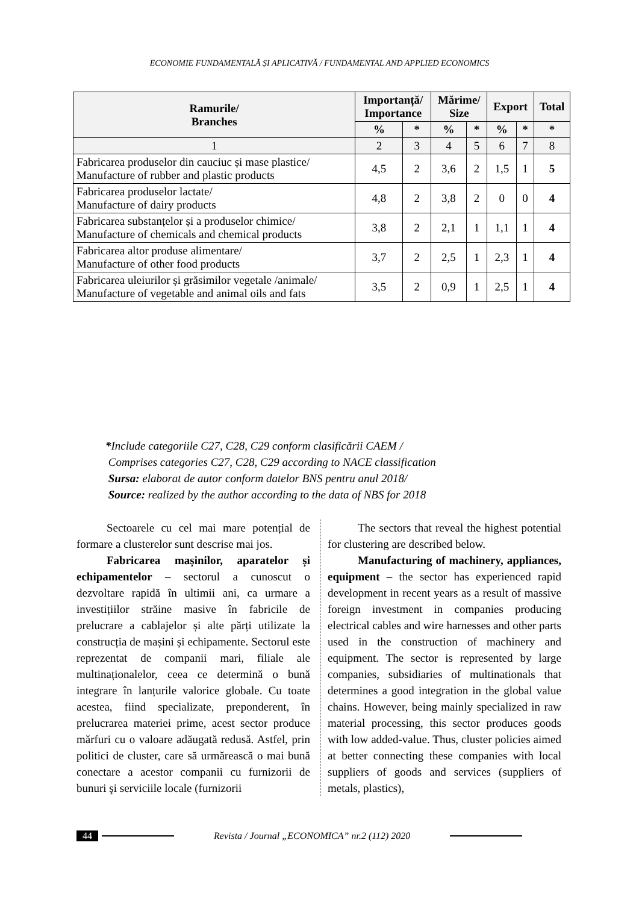ECONOMIE FUNDAMENTALĂ ȘI APLICATIVĂ / FUNDAMENTAL AND APPLIED ECONOMICS
| Ramurile/ Branches | Importanță/ Importance | | Mărime/ Size | | Export | | Total |
| --- | --- | --- | --- | --- | --- | --- | --- |
| | % | * | % | * | % | * | * |
| 1 | 2 | 3 | 4 | 5 | 6 | 7 | 8 |
| Fabricarea produselor din cauciuc și mase plastice/ Manufacture of rubber and plastic products | 4,5 | 2 | 3,6 | 2 | 1,5 | 1 | 5 |
| Fabricarea produselor lactate/ Manufacture of dairy products | 4,8 | 2 | 3,8 | 2 | 0 | 0 | 4 |
| Fabricarea substanțelor și a produselor chimice/ Manufacture of chemicals and chemical products | 3,8 | 2 | 2,1 | 1 | 1,1 | 1 | 4 |
| Fabricarea altor produse alimentare/ Manufacture of other food products | 3,7 | 2 | 2,5 | 1 | 2,3 | 1 | 4 |
| Fabricarea uleiurilor și grăsimilor vegetale /animale/ Manufacture of vegetable and animal oils and fats | 3,5 | 2 | 0,9 | 1 | 2,5 | 1 | 4 |
*Include categoriile C27, C28, C29 conform clasificării CAEM /
Comprises categories C27, C28, C29 according to NACE classification
Sursa: elaborat de autor conform datelor BNS pentru anul 2018/
Source: realized by the author according to the data of NBS for 2018
Sectoarele cu cel mai mare potențial de formare a clusterelor sunt descrise mai jos.
Fabricarea mașinilor, aparatelor și echipamentelor – sectorul a cunoscut o dezvoltare rapidă în ultimii ani, ca urmare a investițiilor străine masive în fabricile de prelucrare a cablajelor și alte părți utilizate la construcția de mașini și echipamente. Sectorul este reprezentat de companii mari, filiale ale multinaționalelor, ceea ce determină o bună integrare în lanțurile valorice globale. Cu toate acestea, fiind specializate, preponderent, în prelucrarea materiei prime, acest sector produce mărfuri cu o valoare adăugată redusă. Astfel, prin politici de cluster, care să urmărească o mai bună conectare a acestor companii cu furnizorii de bunuri şi serviciile locale (furnizorii
The sectors that reveal the highest potential for clustering are described below.
Manufacturing of machinery, appliances, equipment – the sector has experienced rapid development in recent years as a result of massive foreign investment in companies producing electrical cables and wire harnesses and other parts used in the construction of machinery and equipment. The sector is represented by large companies, subsidiaries of multinationals that determines a good integration in the global value chains. However, being mainly specialized in raw material processing, this sector produces goods with low added-value. Thus, cluster policies aimed at better connecting these companies with local suppliers of goods and services (suppliers of metals, plastics),
44 Revista / Journal „ECONOMICA” nr.2 (112) 2020